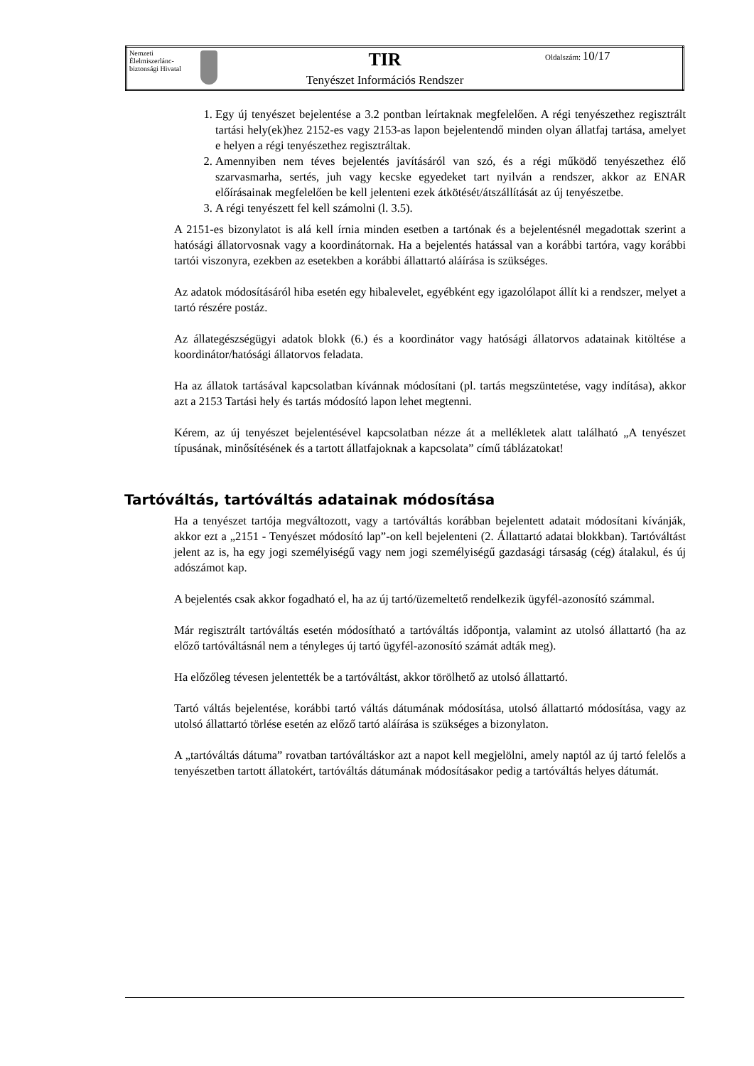| Nemzeti Élelmiszerlánc-biztonsági Hivatal | | TIR Tenyészet Információs Rendszer | Oldalszám: 10/17 |
1. Egy új tenyészet bejelentése a 3.2 pontban leírtaknak megfelelően. A régi tenyészethez regisztrált tartási hely(ek)hez 2152-es vagy 2153-as lapon bejelentendő minden olyan állatfaj tartása, amelyet e helyen a régi tenyészethez regisztráltak.
2. Amennyiben nem téves bejelentés javításáról van szó, és a régi működő tenyészethez élő szarvasmarha, sertés, juh vagy kecske egyedeket tart nyilván a rendszer, akkor az ENAR előírásainak megfelelően be kell jelenteni ezek átkötését/átszállítását az új tenyészetbe.
3. A régi tenyészett fel kell számolni (l. 3.5).
A 2151-es bizonylatot is alá kell írnia minden esetben a tartónak és a bejelentésnél megadottak szerint a hatósági állatorvosnak vagy a koordinátornak. Ha a bejelentés hatással van a korábbi tartóra, vagy korábbi tartói viszonyra, ezekben az esetekben a korábbi állattartó aláírása is szükséges.
Az adatok módosításáról hiba esetén egy hibalevelet, egyébként egy igazolólapot állít ki a rendszer, melyet a tartó részére postáz.
Az állategészségügyi adatok blokk (6.) és a koordinátor vagy hatósági állatorvos adatainak kitöltése a koordinátor/hatósági állatorvos feladata.
Ha az állatok tartásával kapcsolatban kívánnak módosítani (pl. tartás megszüntetése, vagy indítása), akkor azt a 2153 Tartási hely és tartás módosító lapon lehet megtenni.
Kérem, az új tenyészet bejelentésével kapcsolatban nézze át a mellékletek alatt található „A tenyészet típusának, minősítésének és a tartott állatfajoknak a kapcsolata” című táblázatokat!
Tartóváltás, tartóváltás adatainak módosítása
Ha a tenyészet tartója megváltozott, vagy a tartóváltás korábban bejelentett adatait módosítani kívánják, akkor ezt a „2151 - Tenyészet módosító lap”-on kell bejelenteni (2. Állattartó adatai blokkban). Tartóváltást jelent az is, ha egy jogi személyiségű vagy nem jogi személyiségű gazdasági társaság (cég) átalakul, és új adószámot kap.
A bejelentés csak akkor fogadható el, ha az új tartó/üzemeltető rendelkezik ügyfél-azonosító számmal.
Már regisztrált tartóváltás esetén módosítható a tartóváltás időpontja, valamint az utolsó állattartó (ha az előző tartóváltásnál nem a tényleges új tartó ügyfél-azonosító számát adták meg).
Ha előzőleg tévesen jelentették be a tartóváltást, akkor törölhető az utolsó állattartó.
Tartó váltás bejelentése, korábbi tartó váltás dátumának módosítása, utolsó állattartó módosítása, vagy az utolsó állattartó törlése esetén az előző tartó aláírása is szükséges a bizonylaton.
A „tartóváltás dátuma” rovatban tartóváltáskor azt a napot kell megjelölni, amely naptól az új tartó felelős a tenyészetben tartott állatokért, tartóváltás dátumának módosításakor pedig a tartóváltás helyes dátumát.